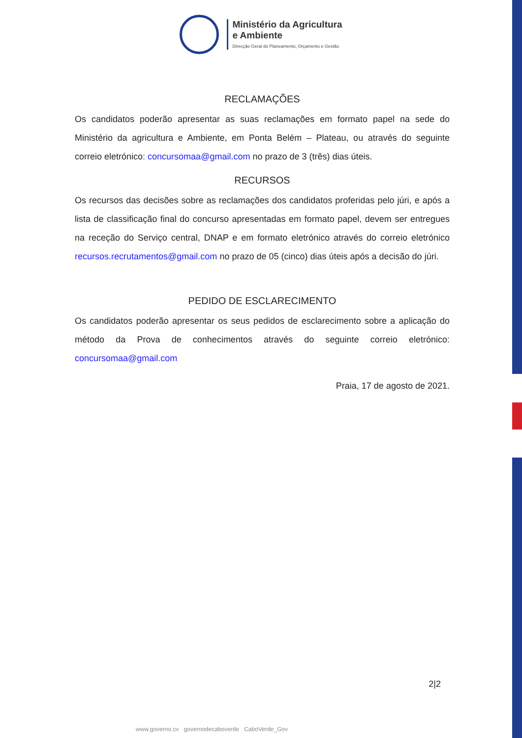Ministério da Agricultura
e Ambiente
Direcção Geral do Planeamento, Orçamento e Gestão
RECLAMAÇÕES
Os candidatos poderão apresentar as suas reclamações em formato papel na sede do Ministério da agricultura e Ambiente, em Ponta Belém – Plateau, ou através do seguinte correio eletrónico: concursomaa@gmail.com no prazo de 3 (três) dias úteis.
RECURSOS
Os recursos das decisões sobre as reclamações dos candidatos proferidas pelo júri, e após a lista de classificação final do concurso apresentadas em formato papel, devem ser entregues na receção do Serviço central, DNAP e em formato eletrónico através do correio eletrónico recursos.recrutamentos@gmail.com no prazo de 05 (cinco) dias úteis após a decisão do júri.
PEDIDO DE ESCLARECIMENTO
Os candidatos poderão apresentar os seus pedidos de esclarecimento sobre a aplicação do método da Prova de conhecimentos através do seguinte correio eletrónico: concursomaa@gmail.com
Praia, 17 de agosto de 2021.
2|2
www.governo.cv governodecaboverde CaboVerde_Gov